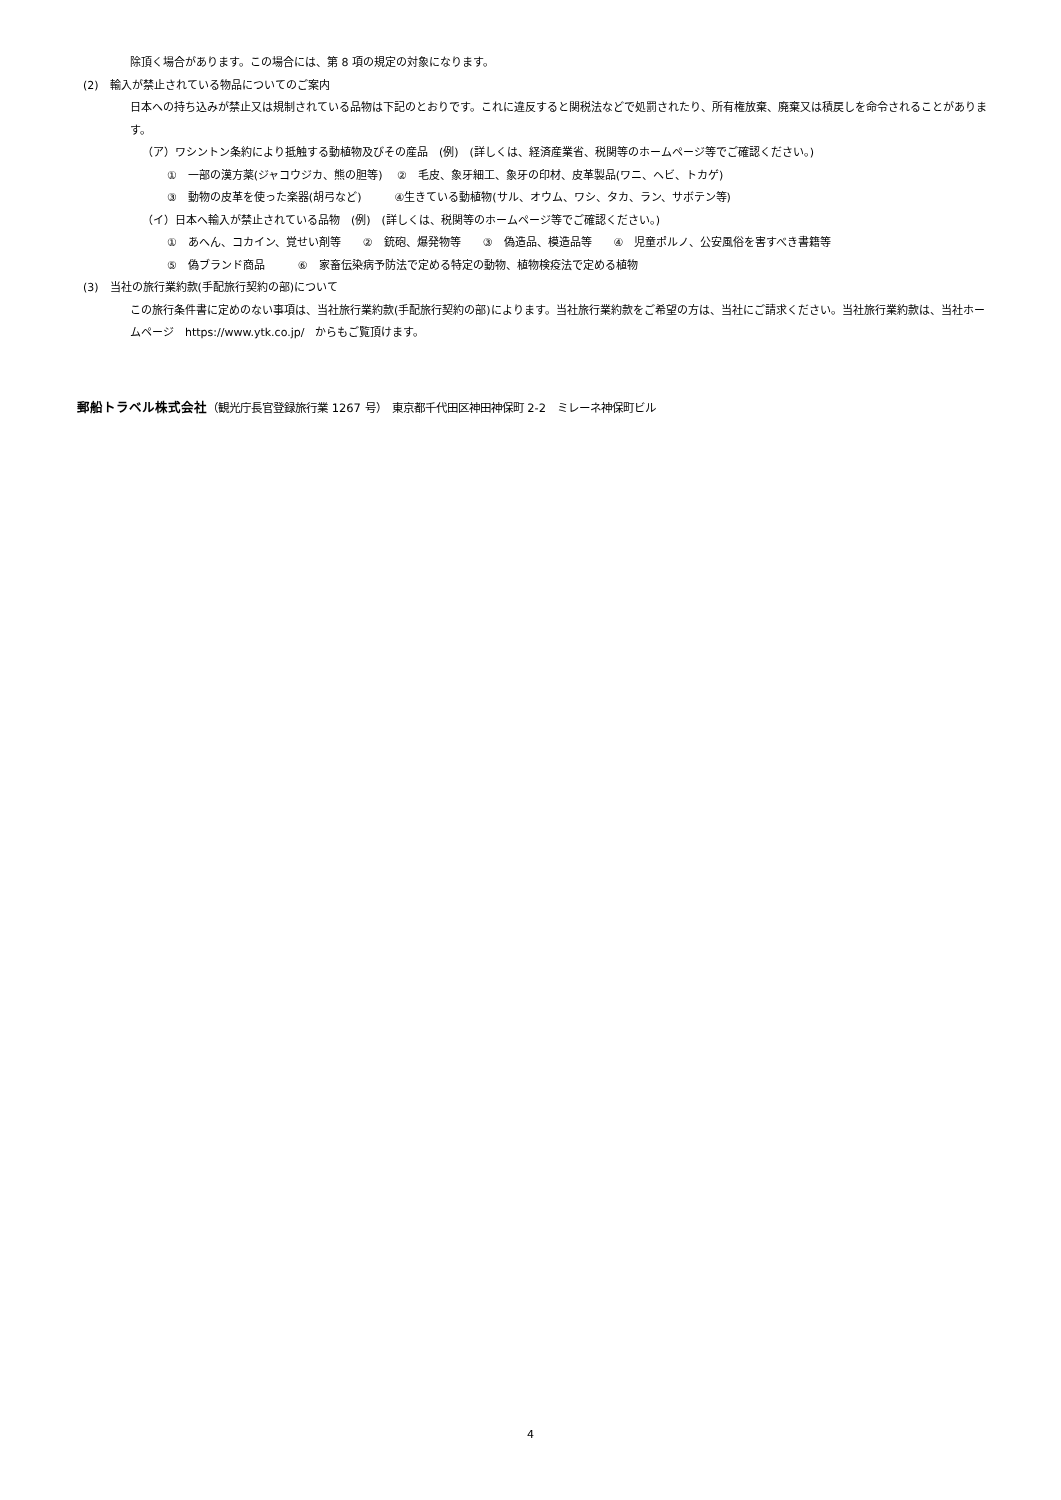除頂く場合があります。この場合には、第 8 項の規定の対象になります。
(2)　輸入が禁止されている物品についてのご案内
日本への持ち込みが禁止又は規制されている品物は下記のとおりです。これに違反すると関税法などで処罰されたり、所有権放棄、廃棄又は積戻しを命令されることがあります。
（ア）ワシントン条約により抵触する動植物及びその産品　(例)　(詳しくは、経済産業省、税関等のホームページ等でご確認ください。)
①　一部の漢方薬(ジャコウジカ、熊の胆等)　 ②　毛皮、象牙細工、象牙の印材、皮革製品(ワニ、ヘビ、トカゲ)
③　動物の皮革を使った楽器(胡弓など)　　　④生きている動植物(サル、オウム、ワシ、タカ、ラン、サボテン等)
（イ）日本へ輸入が禁止されている品物　(例)　(詳しくは、税関等のホームページ等でご確認ください。)
①　あへん、コカイン、覚せい剤等　　②　銃砲、爆発物等　　③　偽造品、模造品等　　④　児童ポルノ、公安風俗を害すべき書籍等
⑤　偽ブランド商品　　　⑥　家畜伝染病予防法で定める特定の動物、植物検疫法で定める植物
(3)　当社の旅行業約款(手配旅行契約の部)について
この旅行条件書に定めのない事項は、当社旅行業約款(手配旅行契約の部)によります。当社旅行業約款をご希望の方は、当社にご請求ください。当社旅行業約款は、当社ホームページ　https://www.ytk.co.jp/　からもご覧頂けます。
郵船トラベル株式会社（観光庁長官登録旅行業 1267 号）　東京都千代田区神田神保町 2-2　ミレーネ神保町ビル
4